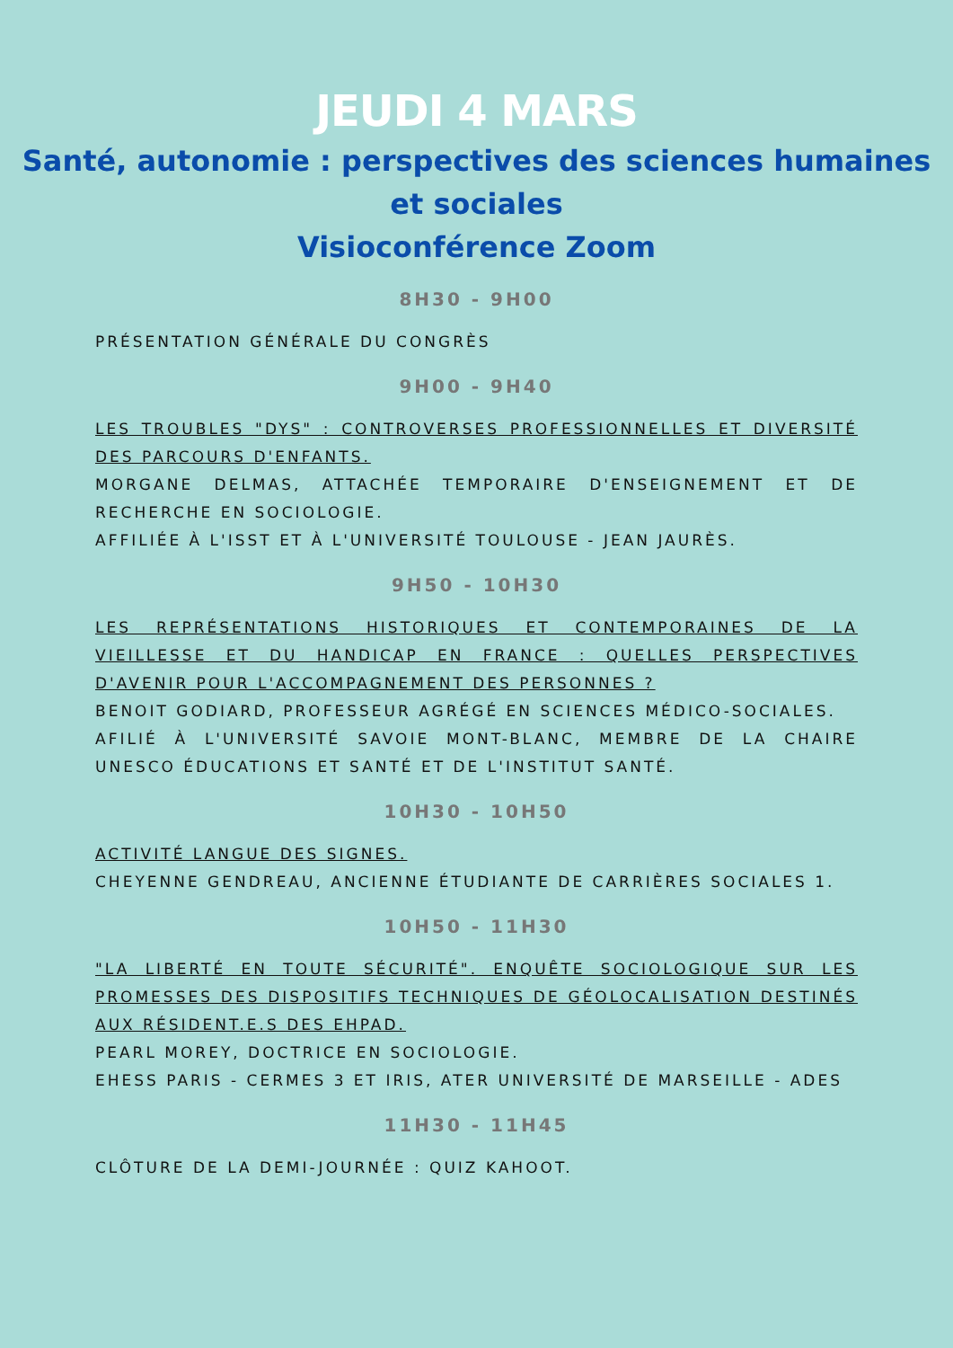JEUDI 4 MARS
Santé, autonomie : perspectives des sciences humaines et sociales
Visioconférence Zoom
8H30 - 9H00
PRÉSENTATION GÉNÉRALE DU CONGRÈS
9H00 - 9H40
LES TROUBLES "DYS" : CONTROVERSES PROFESSIONNELLES ET DIVERSITÉ DES PARCOURS D'ENFANTS.
MORGANE DELMAS, ATTACHÉE TEMPORAIRE D'ENSEIGNEMENT ET DE RECHERCHE EN SOCIOLOGIE.
AFFILIÉE À L'ISST ET À L'UNIVERSITÉ TOULOUSE - JEAN JAURÈS.
9H50 - 10H30
LES REPRÉSENTATIONS HISTORIQUES ET CONTEMPORAINES DE LA VIEILLESSE ET DU HANDICAP EN FRANCE : QUELLES PERSPECTIVES D'AVENIR POUR L'ACCOMPAGNEMENT DES PERSONNES ?
BENOIT GODIARD, PROFESSEUR AGRÉGÉ EN SCIENCES MÉDICO-SOCIALES.
AFILIÉ À L'UNIVERSITÉ SAVOIE MONT-BLANC, MEMBRE DE LA CHAIRE UNESCO ÉDUCATIONS ET SANTÉ ET DE L'INSTITUT SANTÉ.
10H30 - 10H50
ACTIVITÉ LANGUE DES SIGNES.
CHEYENNE GENDREAU, ANCIENNE ÉTUDIANTE DE CARRIÈRES SOCIALES 1.
10H50 - 11H30
"LA LIBERTÉ EN TOUTE SÉCURITÉ". ENQUÊTE SOCIOLOGIQUE SUR LES PROMESSES DES DISPOSITIFS TECHNIQUES DE GÉOLOCALISATION DESTINÉS AUX RÉSIDENT.E.S DES EHPAD.
PEARL MOREY, DOCTRICE EN SOCIOLOGIE.
EHESS PARIS - CERMES 3 ET IRIS, ATER UNIVERSITÉ DE MARSEILLE - ADES
11H30 - 11H45
CLÔTURE DE LA DEMI-JOURNÉE : QUIZ KAHOOT.